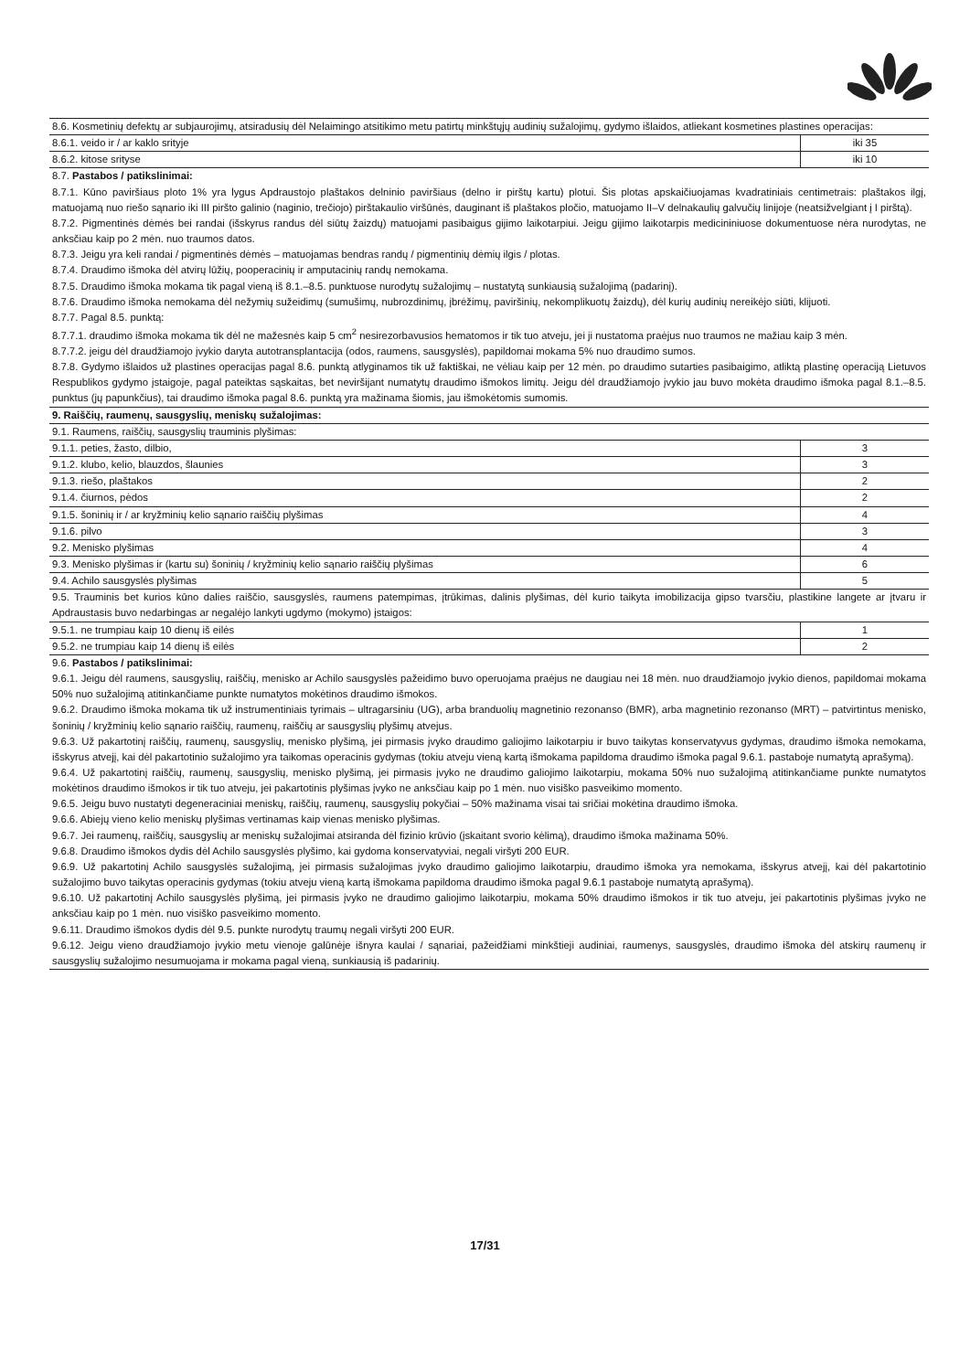| 8.6. Kosmetinių defektų ar subjaurojimų, atsiradusių dėl Nelaimingo atsitikimo metu patirtų minkštųjų audinių sužalojimų, gydymo išlaidos, atliekant kosmetines plastines operacijas: | |
| 8.6.1. veido ir / ar kaklo srityje | iki 35 |
| 8.6.2. kitose srityse | iki 10 |
| 8.7. Pastabos / patikslinimai: 8.7.1. Kūno paviršiaus ploto 1% yra lygus Apdraustojo plaštakos delninio paviršiaus (delno ir pirštų kartu) plotui. Šis plotas apskaičiuojamas kvadratiniais centimetrais: plaštakos ilgį, matuojamą nuo riešo sąnario iki III piršto galinio (naginio, trečiojo) pirštakaulio viršūnės, dauginant iš plaštakos pločio, matuojamo II–V delnakaulių galvučių linijoje (neatsižvelgiant į I pirštą). 8.7.2. Pigmentinės dėmės bei randai (išskyrus randus dėl siūtų žaizdų) matuojami pasibaigus gijimo laikotarpiui. Jeigu gijimo laikotarpis medicininiuose dokumentuose nėra nurodytas, ne anksčiau kaip po 2 mėn. nuo traumos datos. 8.7.3. Jeigu yra keli randai / pigmentinės dėmės – matuojamas bendras randų / pigmentinių dėmių ilgis / plotas. 8.7.4. Draudimo išmoka dėl atvirų lūžių, pooperacinių ir amputacinių randų nemokama. 8.7.5. Draudimo išmoka mokama tik pagal vieną iš 8.1.–8.5. punktuose nurodytų sužalojimų – nustatytą sunkiausią sužalojimą (padarinį). 8.7.6. Draudimo išmoka nemokama dėl nežymių sužeidimų (sumušimų, nubrozdinimų, įbrėžimų, paviršinių, nekomplikuotų žaizdų), dėl kurių audinių nereikėjo siūti, klijuoti. 8.7.7. Pagal 8.5. punktą: 8.7.7.1. draudimo išmoka mokama tik dėl ne mažesnės kaip 5 cm<sup>2</sup> nesirezorbavusios hematomos ir tik tuo atveju, jei ji nustatoma praėjus nuo traumos ne mažiau kaip 3 mėn. 8.7.7.2. jeigu dėl draudžiamojo įvykio daryta autotransplantacija (odos, raumens, sausgyslės), papildomai mokama 5% nuo draudimo sumos. 8.7.8. Gydymo išlaidos už plastines operacijas pagal 8.6. punktą atlyginamos tik už faktiškai, ne vėliau kaip per 12 mėn. po draudimo sutarties pasibaigimo, atliktą plastinę operaciją Lietuvos Respublikos gydymo įstaigoje, pagal pateiktas sąskaitas, bet neviršijant numatytų draudimo išmokos limitų. Jeigu dėl draudžiamojo įvykio jau buvo mokėta draudimo išmoka pagal 8.1.–8.5. punktus (jų papunkčius), tai draudimo išmoka pagal 8.6. punktą yra mažinama šiomis, jau išmokėtomis sumomis. | |
| 9. Raiščių, raumenų, sausgyslių, meniskų sužalojimas: | |
| 9.1. Raumens, raiščių, sausgyslių trauminis plyšimas: | |
| 9.1.1. peties, žasto, dilbio, | 3 |
| 9.1.2. klubo, kelio, blauzdos, šlaunies | 3 |
| 9.1.3. riešo, plaštakos | 2 |
| 9.1.4. čiurnos, pėdos | 2 |
| 9.1.5. šoninių ir / ar kryžminių kelio sąnario raiščių plyšimas | 4 |
| 9.1.6. pilvo | 3 |
| 9.2. Menisko plyšimas | 4 |
| 9.3. Menisko plyšimas ir (kartu su) šoninių / kryžminių kelio sąnario raiščių plyšimas | 6 |
| 9.4. Achilo sausgyslės plyšimas | 5 |
| 9.5. Trauminis bet kurios kūno dalies raiščio, sausgyslės, raumens patempimas, įtrūkimas, dalinis plyšimas, dėl kurio taikyta imobilizacija gipso tvarsčiu, plastikine langete ar įtvaru ir Apdraustasis buvo nedarbingas ar negalėjo lankyti ugdymo (mokymo) įstaigos: | |
| 9.5.1. ne trumpiau kaip 10 dienų iš eilės | 1 |
| 9.5.2. ne trumpiau kaip 14 dienų iš eilės | 2 |
| 9.6. Pastabos / patikslinimai: 9.6.1. Jeigu dėl raumens, sausgyslių, raiščių, menisko ar Achilo sausgyslės pažeidimo buvo operuojama praėjus ne daugiau nei 18 mėn. nuo draudžiamojo įvykio dienos, papildomai mokama 50% nuo sužalojimą atitinkančiame punkte numatytos mokėtinos draudimo išmokos. 9.6.2. Draudimo išmoka mokama tik už instrumentiniais tyrimais – ultragarsiniu (UG), arba branduolių magnetinio rezonanso (BMR), arba magnetinio rezonanso (MRT) – patvirtintus menisko, šoninių / kryžminių kelio sąnario raiščių, raumenų, raiščių ar sausgyslių plyšimų atvejus. 9.6.3. Už pakartotinį raiščių, raumenų, sausgyslių, menisko plyšimą, jei pirmasis įvyko draudimo galiojimo laikotarpiu ir buvo taikytas konservatyvus gydymas, draudimo išmoka nemokama, išskyrus atvejį, kai dėl pakartotinio sužalojimo yra taikomas operacinis gydymas (tokiu atveju vieną kartą išmokama papildoma draudimo išmoka pagal 9.6.1. pastaboje numatytą aprašymą). 9.6.4. Už pakartotinį raiščių, raumenų, sausgyslių, menisko plyšimą, jei pirmasis įvyko ne draudimo galiojimo laikotarpiu, mokama 50% nuo sužalojimą atitinkančiame punkte numatytos mokėtinos draudimo išmokos ir tik tuo atveju, jei pakartotinis plyšimas įvyko ne anksčiau kaip po 1 mėn. nuo visiško pasveikimo momento. 9.6.5. Jeigu buvo nustatyti degeneraciniai meniskų, raiščių, raumenų, sausgyslių pokyčiai – 50% mažinama visai tai sričiai mokėtina draudimo išmoka. 9.6.6. Abiejų vieno kelio meniskų plyšimas vertinamas kaip vienas menisko plyšimas. 9.6.7. Jei raumenų, raiščių, sausgyslių ar meniskų sužalojimai atsiranda dėl fizinio krūvio (įskaitant svorio kėlimą), draudimo išmoka mažinama 50%. 9.6.8. Draudimo išmokos dydis dėl Achilo sausgyslės plyšimo, kai gydoma konservatyviai, negali viršyti 200 EUR. 9.6.9. Už pakartotinį Achilo sausgyslės sužalojimą, jei pirmasis sužalojimas įvyko draudimo galiojimo laikotarpiu, draudimo išmoka yra nemokama, išskyrus atvejį, kai dėl pakartotinio sužalojimo buvo taikytas operacinis gydymas (tokiu atveju vieną kartą išmokama papildoma draudimo išmoka pagal 9.6.1 pastaboje numatytą aprašymą). 9.6.10. Už pakartotinį Achilo sausgyslės plyšimą, jei pirmasis įvyko ne draudimo galiojimo laikotarpiu, mokama 50% draudimo išmokos ir tik tuo atveju, jei pakartotinis plyšimas įvyko ne anksčiau kaip po 1 mėn. nuo visiško pasveikimo momento. 9.6.11. Draudimo išmokos dydis dėl 9.5. punkte nurodytų traumų negali viršyti 200 EUR. 9.6.12. Jeigu vieno draudžiamojo įvykio metu vienoje galūnėje išnyra kaulai / sąnariai, pažeidžiami minkštieji audiniai, raumenys, sausgyslės, draudimo išmoka dėl atskirų raumenų ir sausgyslių sužalojimo nesumuojama ir mokama pagal vieną, sunkiausią iš padarinių. | |
17/31